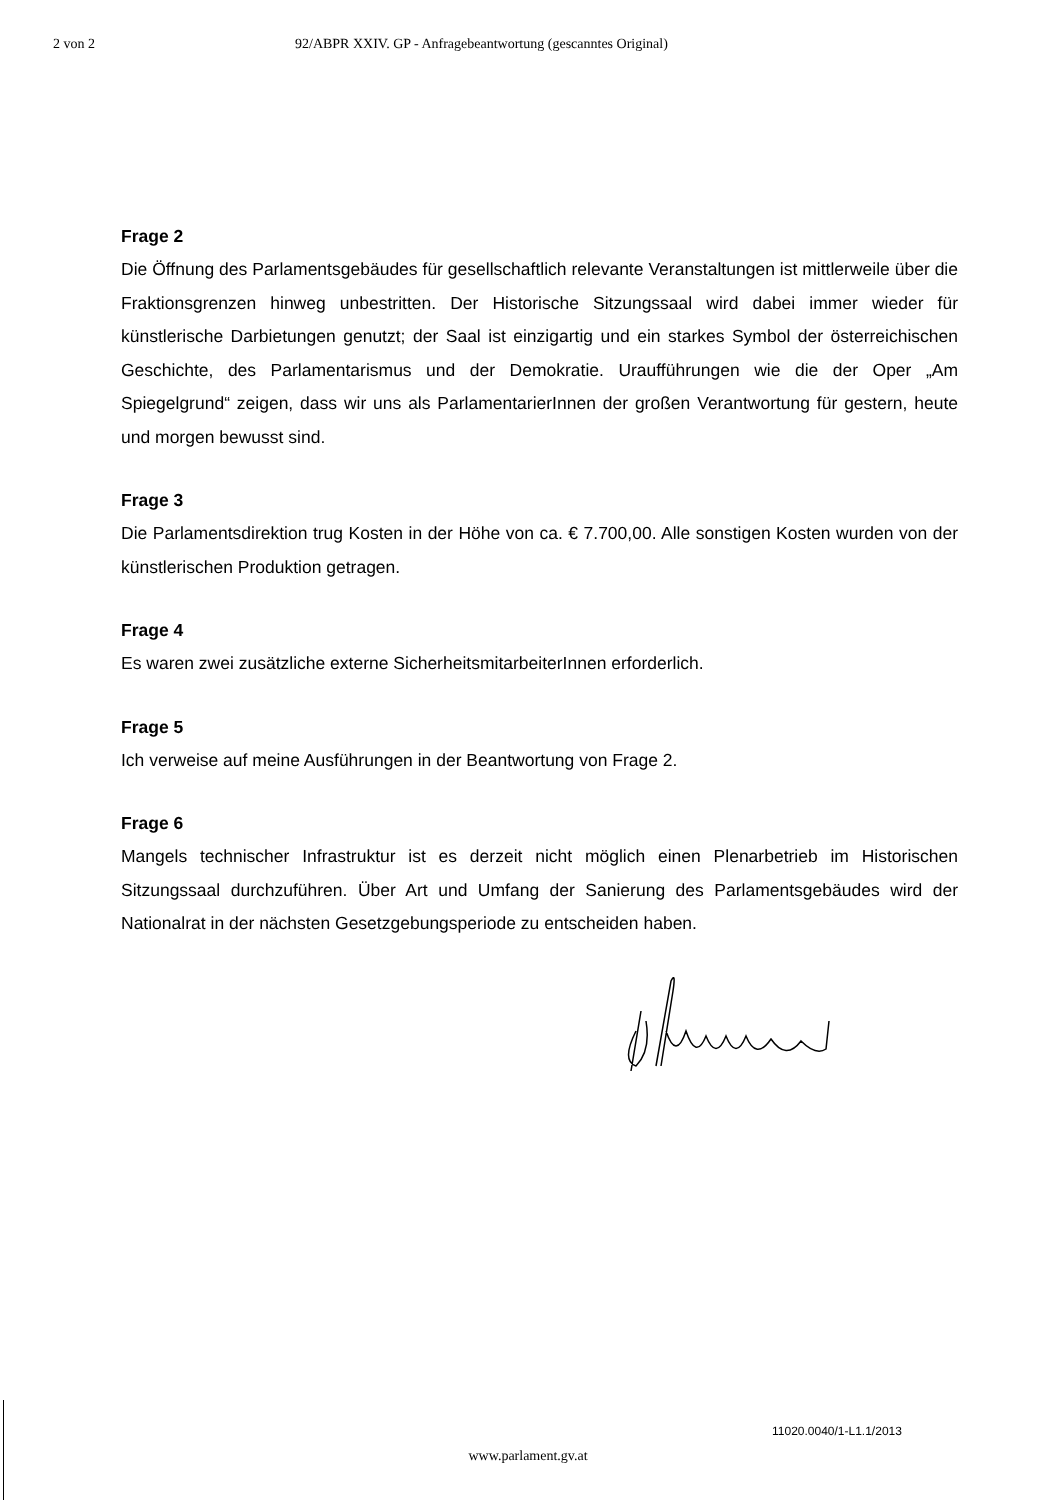2 von 2 92/ABPR XXIV. GP - Anfragebeantwortung (gescanntes Original)
Frage 2
Die Öffnung des Parlamentsgebäudes für gesellschaftlich relevante Veranstaltungen ist mittlerweile über die Fraktionsgrenzen hinweg unbestritten. Der Historische Sitzungssaal wird dabei immer wieder für künstlerische Darbietungen genutzt; der Saal ist einzigartig und ein starkes Symbol der österreichischen Geschichte, des Parlamentarismus und der Demokratie. Uraufführungen wie die der Oper „Am Spiegelgrund“ zeigen, dass wir uns als ParlamentarierInnen der großen Verantwortung für gestern, heute und morgen bewusst sind.
Frage 3
Die Parlamentsdirektion trug Kosten in der Höhe von ca. € 7.700,00. Alle sonstigen Kosten wurden von der künstlerischen Produktion getragen.
Frage 4
Es waren zwei zusätzliche externe SicherheitsmitarbeiterInnen erforderlich.
Frage 5
Ich verweise auf meine Ausführungen in der Beantwortung von Frage 2.
Frage 6
Mangels technischer Infrastruktur ist es derzeit nicht möglich einen Plenarbetrieb im Historischen Sitzungssaal durchzuführen. Über Art und Umfang der Sanierung des Parlamentsgebäudes wird der Nationalrat in der nächsten Gesetzgebungsperiode zu entscheiden haben.
11020.0040/1-L1.1/2013
www.parlament.gv.at